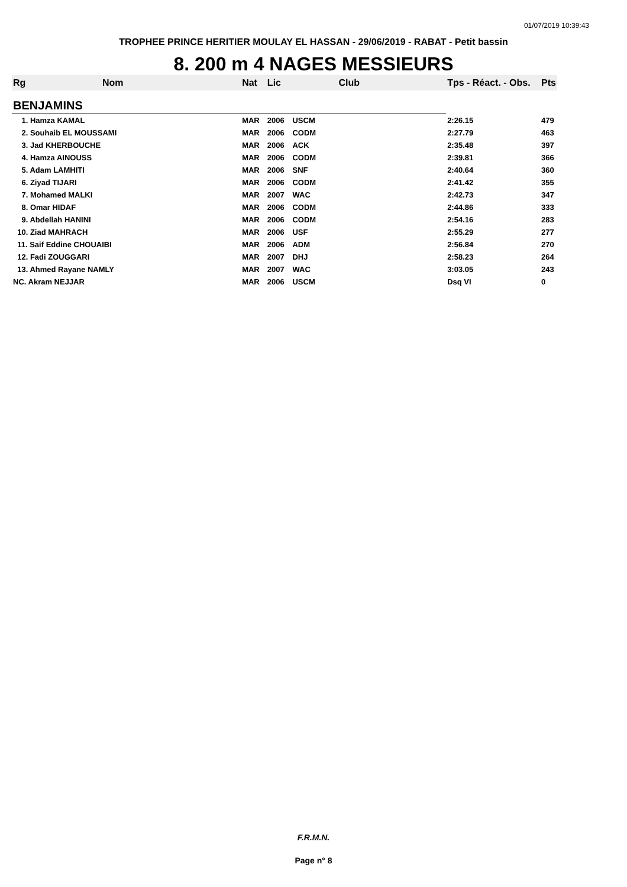01/07/2019 10:39:43
TROPHEE PRINCE HERITIER MOULAY EL HASSAN - 29/06/2019 - RABAT - Petit bassin
8. 200 m 4 NAGES MESSIEURS
| Rg | Nom | Nat | Lic | Club | Tps - Réact. - Obs. | Pts |
| --- | --- | --- | --- | --- | --- | --- |
| BENJAMINS | | | | | | |
| 1. Hamza KAMAL | | MAR | 2006 | USCM | 2:26.15 | 479 |
| 2. Souhaib EL MOUSSAMI | | MAR | 2006 | CODM | 2:27.79 | 463 |
| 3. Jad KHERBOUCHE | | MAR | 2006 | ACK | 2:35.48 | 397 |
| 4. Hamza AINOUSS | | MAR | 2006 | CODM | 2:39.81 | 366 |
| 5. Adam LAMHITI | | MAR | 2006 | SNF | 2:40.64 | 360 |
| 6. Ziyad TIJARI | | MAR | 2006 | CODM | 2:41.42 | 355 |
| 7. Mohamed MALKI | | MAR | 2007 | WAC | 2:42.73 | 347 |
| 8. Omar HIDAF | | MAR | 2006 | CODM | 2:44.86 | 333 |
| 9. Abdellah HANINI | | MAR | 2006 | CODM | 2:54.16 | 283 |
| 10. Ziad MAHRACH | | MAR | 2006 | USF | 2:55.29 | 277 |
| 11. Saif Eddine CHOUAIBI | | MAR | 2006 | ADM | 2:56.84 | 270 |
| 12. Fadi ZOUGGARI | | MAR | 2007 | DHJ | 2:58.23 | 264 |
| 13. Ahmed Rayane NAMLY | | MAR | 2007 | WAC | 3:03.05 | 243 |
| NC. Akram NEJJAR | | MAR | 2006 | USCM | Dsq VI | 0 |
F.R.M.N.
Page n° 8